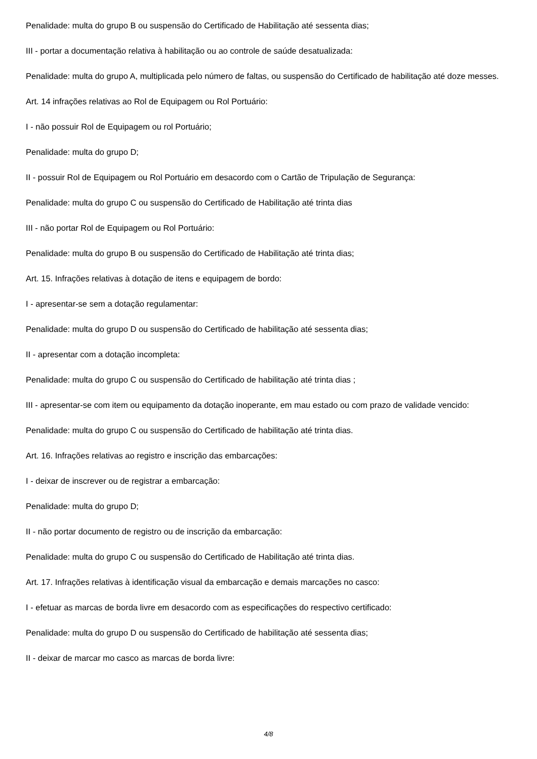Penalidade: multa do grupo B ou suspensão do Certificado de Habilitação até sessenta dias;
III - portar a documentação relativa à habilitação ou ao controle de saúde desatualizada:
Penalidade: multa do grupo A, multiplicada pelo número de faltas, ou suspensão do Certificado de habilitação até doze messes.
Art. 14 infrações relativas ao Rol de Equipagem ou Rol Portuário:
I - não possuir Rol de Equipagem ou rol Portuário;
Penalidade: multa do grupo D;
II - possuir Rol de Equipagem ou Rol Portuário em desacordo com o Cartão de Tripulação de Segurança:
Penalidade: multa do grupo C ou suspensão do Certificado de Habilitação até trinta dias
III - não portar Rol de Equipagem ou Rol Portuário:
Penalidade: multa do grupo B ou suspensão do Certificado de Habilitação até trinta dias;
Art. 15. Infrações relativas à dotação de itens e equipagem de bordo:
I - apresentar-se sem a dotação regulamentar:
Penalidade: multa do grupo D ou suspensão do Certificado de habilitação até sessenta dias;
II - apresentar com a dotação incompleta:
Penalidade: multa do grupo C ou suspensão do Certificado de habilitação até trinta dias ;
III - apresentar-se com item ou equipamento da dotação inoperante, em mau estado ou com prazo de validade vencido:
Penalidade: multa do grupo C ou suspensão do Certificado de habilitação até trinta dias.
Art. 16. Infrações relativas ao registro e inscrição das embarcações:
I - deixar de inscrever ou de registrar a embarcação:
Penalidade: multa do grupo D;
II - não portar documento de registro ou de inscrição da embarcação:
Penalidade: multa do grupo C ou suspensão do Certificado de Habilitação até trinta dias.
Art. 17. Infrações relativas à identificação visual da embarcação e demais marcações no casco:
I - efetuar as marcas de borda livre em desacordo com as especificações do respectivo certificado:
Penalidade: multa do grupo D ou suspensão do Certificado de habilitação até sessenta dias;
II - deixar de marcar mo casco as marcas de borda livre:
4/8